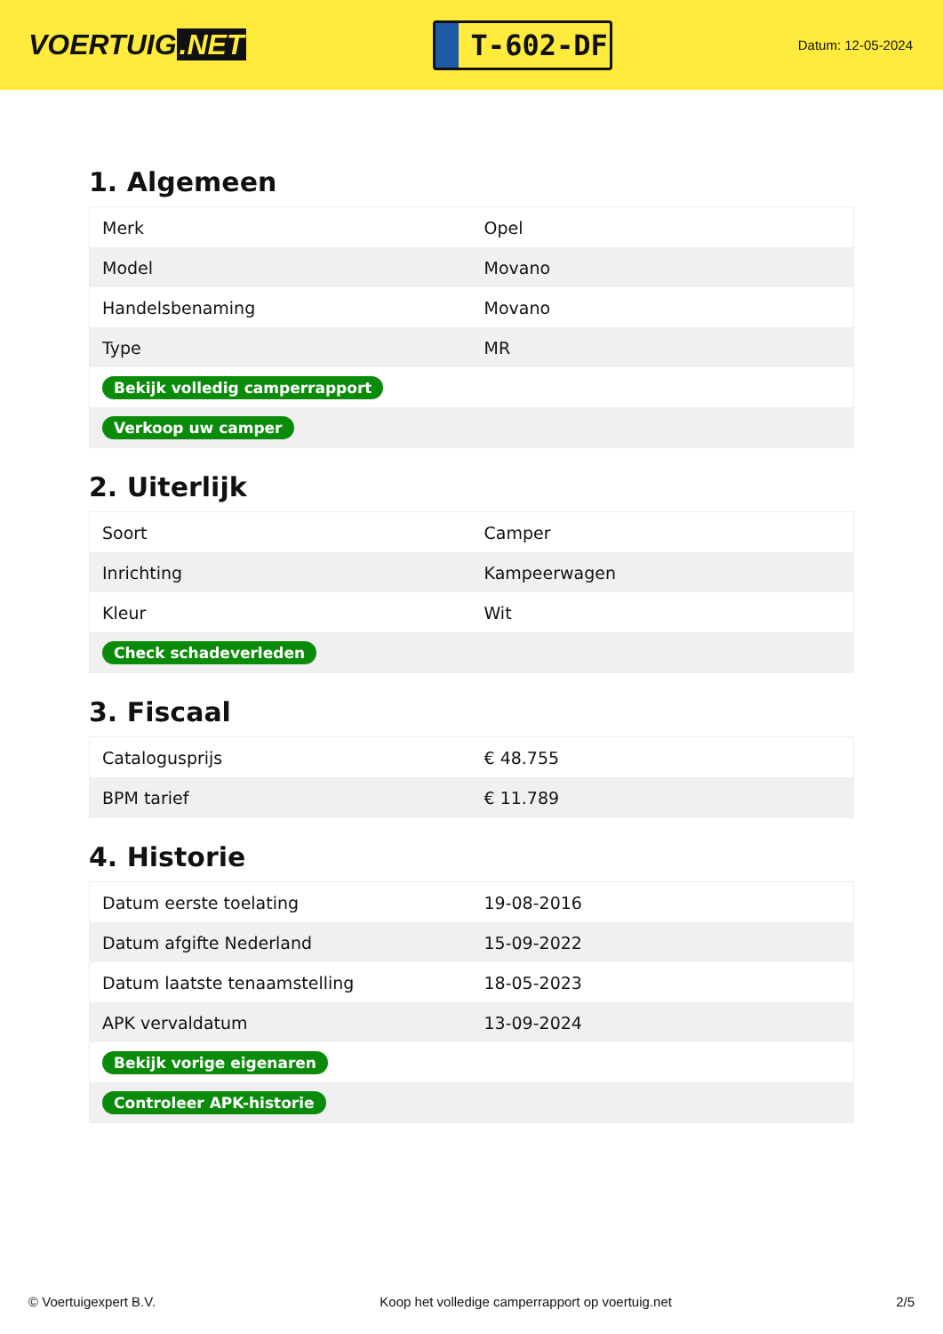VOERTUIG.NET
T-602-DF
Datum: 12-05-2024
1. Algemeen
| Merk | Opel |
| Model | Movano |
| Handelsbenaming | Movano |
| Type | MR |
| Bekijk volledig camperrapport | |
| Verkoop uw camper | |
2. Uiterlijk
| Soort | Camper |
| Inrichting | Kampeerwagen |
| Kleur | Wit |
| Check schadeverleden | |
3. Fiscaal
| Catalogusprijs | € 48.755 |
| BPM tarief | € 11.789 |
4. Historie
| Datum eerste toelating | 19-08-2016 |
| Datum afgifte Nederland | 15-09-2022 |
| Datum laatste tenaamstelling | 18-05-2023 |
| APK vervaldatum | 13-09-2024 |
| Bekijk vorige eigenaren | |
| Controleer APK-historie | |
© Voertuigexpert B.V. Koop het volledige camperrapport op voertuig.net 2/5